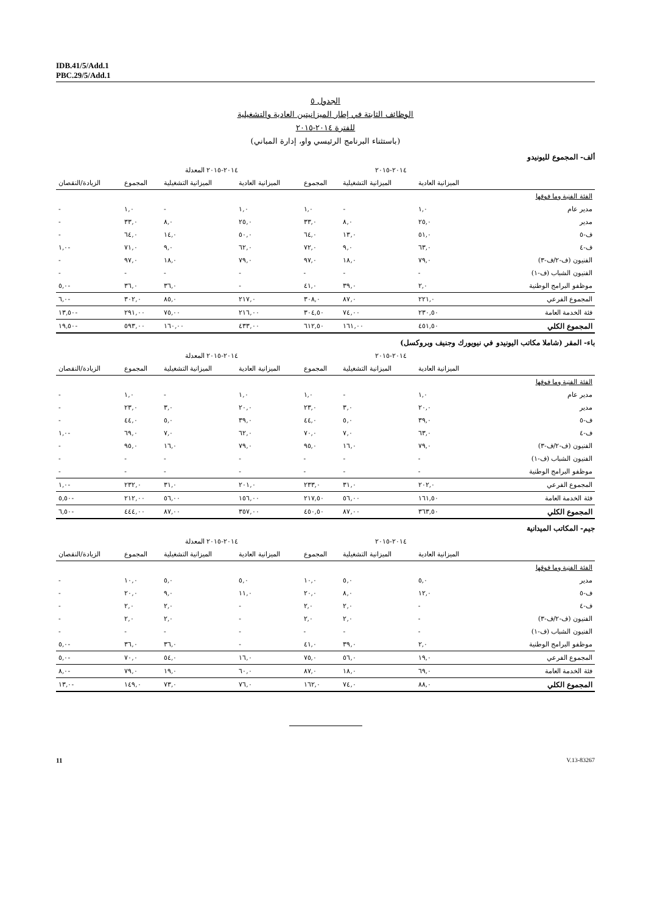IDB.41/5/Add.1
PBC.29/5/Add.1
الجدول ٥
الوظائف الثابتة في إطار الميزانيتين العادية والتشغيلية
للفترة ٢٠١٤-٢٠١٥
(باستثناء البرنامج الرئيسي واو، إدارة المباني)
ألف- المجموع لليونيدو
| | ٢٠١٤-٢٠١٥ | | | ٢٠١٤-٢٠١٥ المعدلة | | | |
| --- | --- | --- | --- | --- | --- | --- | --- |
| | الميزانية العادية | الميزانية التشغيلية | المجموع | الميزانية العادية | الميزانية التشغيلية | المجموع | الزيادة/النقصان |
| الفئة الفنية وما فوقها | | | | | | | |
| مدير عام | ١,٠ | - | ١,٠ | ١,٠ | - | ١,٠ | - |
| مدير | ٢٥,٠ | ٨,٠ | ٣٣,٠ | ٢٥,٠ | ٨,٠ | ٣٣,٠ | - |
| ف-٥ | ٥١,٠ | ١٣,٠ | ٦٤,٠ | ٥٠,٠ | ١٤,٠ | ٦٤,٠ | - |
| ف-٤ | ٦٣,٠ | ٩,٠ | ٧٢,٠ | ٦٢,٠ | ٩,٠ | ٧١,٠ | -١,٠ |
| الفنيون (ف-٢/ف-٣) | ٧٩,٠ | ١٨,٠ | ٩٧,٠ | ٧٩,٠ | ١٨,٠ | ٩٧,٠ | - |
| الفنيون الشباب (ف-١) | - | - | - | - | - | - | - |
| موظفو البرامج الوطنية | ٢,٠ | ٣٩,٠ | ٤١,٠ | - | ٣٦,٠ | ٣٦,٠ | -٥,٠ |
| المجموع الفرعي | ٢٢١,٠ | ٨٧,٠ | ٣٠٨,٠ | ٢١٧,٠ | ٨٥,٠ | ٣٠٢,٠ | -٦,٠ |
| فئة الخدمة العامة | ٢٣٠,٥٠ | ٧٤,٠٠ | ٣٠٤,٥٠ | ٢١٦,٠٠ | ٧٥,٠٠ | ٢٩١,٠٠ | -١٣,٥٠ |
| المجموع الكلي | ٤٥١,٥٠ | ١٦١,٠٠ | ٦١٢,٥٠ | ٤٣٣,٠٠ | ١٦٠,٠٠ | ٥٩٣,٠٠ | -١٩,٥٠ |
باء- المقر (شاملا مكاتب اليونيدو في نيويورك وجنيف وبروكسل)
| | ٢٠١٤-٢٠١٥ | | | ٢٠١٤-٢٠١٥ المعدلة | | | |
| --- | --- | --- | --- | --- | --- | --- | --- |
| | الميزانية العادية | الميزانية التشغيلية | المجموع | الميزانية العادية | الميزانية التشغيلية | المجموع | الزيادة/النقصان |
| الفئة الفنية وما فوقها | | | | | | | |
| مدير عام | ١,٠ | - | ١,٠ | ١,٠ | - | ١,٠ | - |
| مدير | ٢٠,٠ | ٣,٠ | ٢٣,٠ | ٢٠,٠ | ٣,٠ | ٢٣,٠ | - |
| ف-٥ | ٣٩,٠ | ٥,٠ | ٤٤,٠ | ٣٩,٠ | ٥,٠ | ٤٤,٠ | - |
| ف-٤ | ٦٣,٠ | ٧,٠ | ٧٠,٠ | ٦٢,٠ | ٧,٠ | ٦٩,٠ | -١,٠ |
| الفنيون (ف-٢/ف-٣) | ٧٩,٠ | ١٦,٠ | ٩٥,٠ | ٧٩,٠ | ١٦,٠ | ٩٥,٠ | - |
| الفنيون الشباب (ف-١) | - | - | - | - | - | - | - |
| موظفو البرامج الوطنية | - | - | - | - | - | - | - |
| المجموع الفرعي | ٢٠٢,٠ | ٣١,٠ | ٢٣٣,٠ | ٢٠١,٠ | ٣١,٠ | ٢٣٢,٠ | -١,٠ |
| فئة الخدمة العامة | ١٦١,٥٠ | ٥٦,٠٠ | ٢١٧,٥٠ | ١٥٦,٠٠ | ٥٦,٠٠ | ٢١٢,٠٠ | -٥,٥٠ |
| المجموع الكلي | ٣٦٣,٥٠ | ٨٧,٠٠ | ٤٥٠,٥٠ | ٣٥٧,٠٠ | ٨٧,٠٠ | ٤٤٤,٠٠ | -٦,٥٠ |
جيم- المكاتب الميدانية
| | ٢٠١٤-٢٠١٥ | | | ٢٠١٤-٢٠١٥ المعدلة | | | |
| --- | --- | --- | --- | --- | --- | --- | --- |
| | الميزانية العادية | الميزانية التشغيلية | المجموع | الميزانية العادية | الميزانية التشغيلية | المجموع | الزيادة/النقصان |
| الفئة الفنية وما فوقها | | | | | | | |
| مدير | ٥,٠ | ٥,٠ | ١٠,٠ | ٥,٠ | ٥,٠ | ١٠,٠ | - |
| ف-٥ | ١٢,٠ | ٨,٠ | ٢٠,٠ | ١١,٠ | ٩,٠ | ٢٠,٠ | - |
| ف-٤ | - | ٢,٠ | ٢,٠ | - | ٢,٠ | ٢,٠ | - |
| الفنيون (ف-٢/ف-٣) | - | ٢,٠ | ٢,٠ | - | ٢,٠ | ٢,٠ | - |
| الفنيون الشباب (ف-١) | - | - | - | - | - | - | - |
| موظفو البرامج الوطنية | ٢,٠ | ٣٩,٠ | ٤١,٠ | - | ٣٦,٠ | ٣٦,٠ | -٥,٠ |
| المجموع الفرعي | ١٩,٠ | ٥٦,٠ | ٧٥,٠ | ١٦,٠ | ٥٤,٠ | ٧٠,٠ | -٥,٠ |
| فئة الخدمة العامة | ٦٩,٠ | ١٨,٠ | ٨٧,٠ | ٦٠,٠ | ١٩,٠ | ٧٩,٠ | -٨,٠ |
| المجموع الكلي | ٨٨,٠ | ٧٤,٠ | ١٦٢,٠ | ٧٦,٠ | ٧٣,٠ | ١٤٩,٠ | -١٣,٠ |
11 V.13-83267